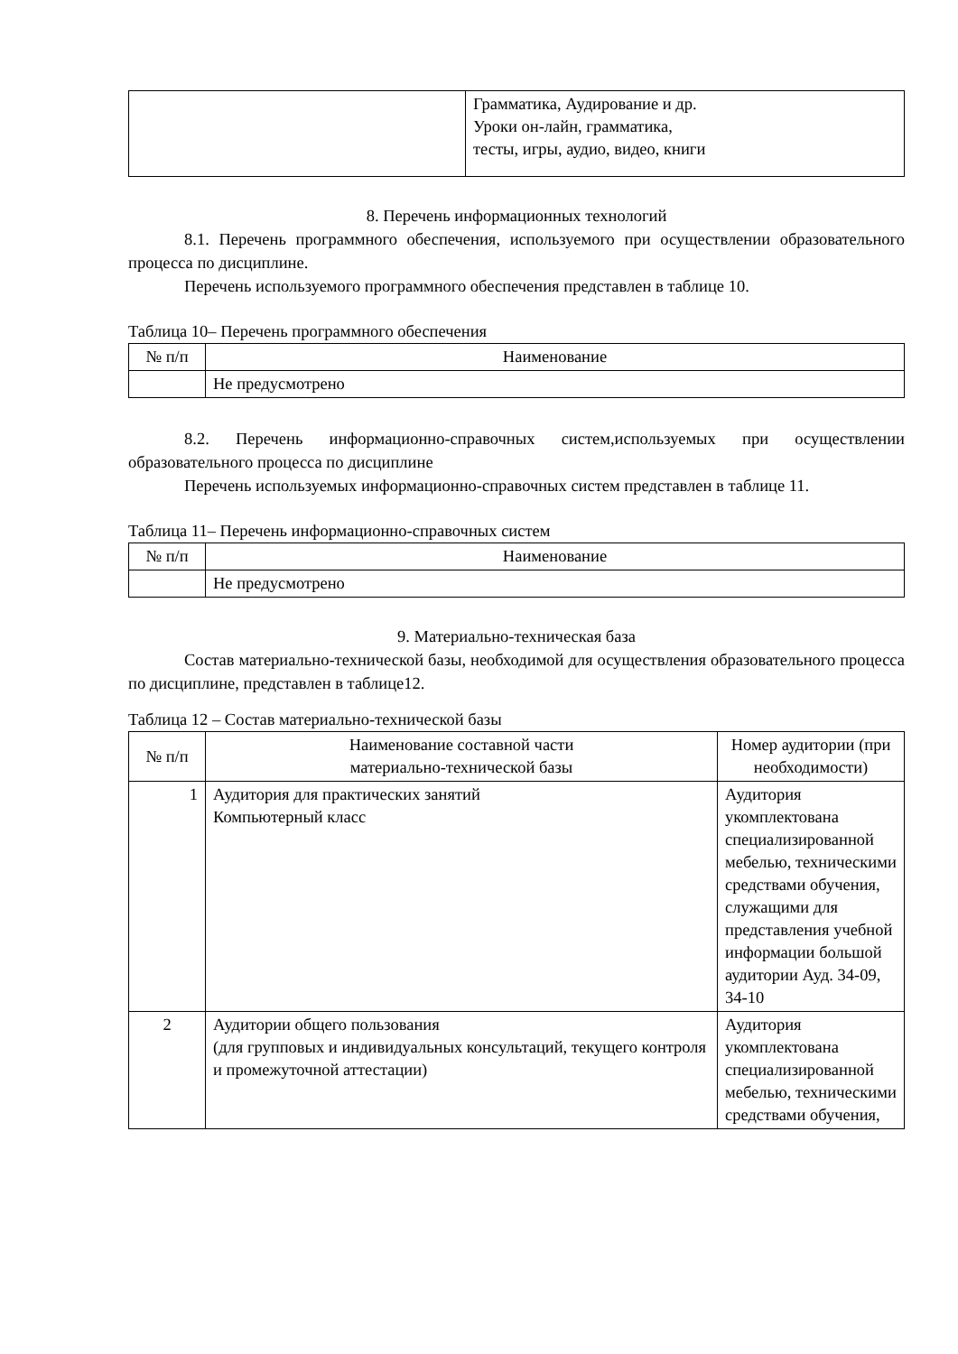| | Грамматика, Аудирование и др. Уроки он-лайн, грамматика, тесты, игры, аудио, видео, книги |
8. Перечень информационных технологий
8.1. Перечень программного обеспечения, используемого при осуществлении образовательного процесса по дисциплине.
Перечень используемого программного обеспечения представлен в таблице 10.
Таблица 10– Перечень программного обеспечения
| № п/п | Наименование |
| --- | --- |
| | Не предусмотрено |
8.2. Перечень информационно-справочных систем,используемых при осуществлении образовательного процесса по дисциплине
Перечень используемых информационно-справочных систем представлен в таблице 11.
Таблица 11– Перечень информационно-справочных систем
| № п/п | Наименование |
| --- | --- |
| | Не предусмотрено |
9. Материально-техническая база
Состав материально-технической базы, необходимой для осуществления образовательного процесса по дисциплине, представлен в таблице12.
Таблица 12 – Состав материально-технической базы
| № п/п | Наименование составной части материально-технической базы | Номер аудитории (при необходимости) |
| --- | --- | --- |
| 1 | Аудитория для практических занятий Компьютерный класс | Аудитория укомплектована специализированной мебелью, техническими средствами обучения, служащими для представления учебной информации большой аудитории Ауд. 34-09, 34-10 |
| 2 | Аудитории общего пользования (для групповых и индивидуальных консультаций, текущего контроля и промежуточной аттестации) | Аудитория укомплектована специализированной мебелью, техническими средствами обучения, |